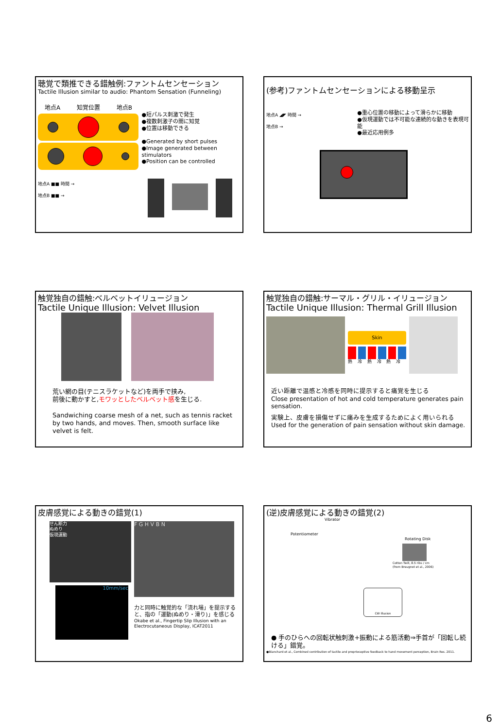聴覚で類推できる錯触例:ファントムセンセーション
Tactile Illusion similar to audio: Phantom Sensation (Funneling)
地点A 知覚位置 地点B
●短パルス刺激で発生
●複数刺激子の間に知覚
●位置は移動できる
●Generated by short pulses
●Image generated between stimulators
●Position can be controlled
地点A ■■ 時間 →
地点B ■■ →
(参考)ファントムセンセーションによる移動呈示
地点A ◢◤ 時間 →
地点B →
●重心位置の移動によって滑らかに移動
●仮現運動では不可能な連続的な動きを表現可能
●最近応用例多
触覚独自の錯触:ベルベットイリュージョン
Tactile Unique Illusion: Velvet Illusion
荒い網の目(テニスラケットなど)を両手で挟み,
前後に動かすと,モワッとしたベルベット感を生じる.
Sandwiching coarse mesh of a net, such as tennis racket by two hands, and moves. Then, smooth surface like velvet is felt.
触覚独自の錯触:サーマル・グリル・イリュージョン
Tactile Unique Illusion: Thermal Grill Illusion
Skin
熱 冷 熱 冷 熱 冷
近い距離で温感と冷感を同時に提示すると痛覚を生じる
Close presentation of hot and cold temperature generates pain sensation.
実験上、皮膚を損傷せずに痛みを生成するためによく用いられる
Used for the generation of pain sensation without skin damage.
皮膚感覚による動きの錯覚(1)
せん断力
ぬめり
仮現運動
10mm/sec
F G H V B N
力と同時に触覚的な「流れ場」を提示すると、指の「運動(ぬめり・滑り)」を感じる
Okabe et al., Fingertip Slip Illusion with an Electrocutaneous Display, ICAT2011
(逆)皮膚感覚による動きの錯覚(2)
Vibrator
Potentiometer
Rotating Disk
Cotton Twill, 8.5 ribs / cm
(from Breugnot et al., 2006)
CW Illusion
● 手のひらへの回転状触刺激+振動による筋活動⇒手首が「回転し続ける」錯覚。
●Blanchard et al., Combined contribution of tactile and proprioceptive feedback to hand movement perception, Brain Res. 2011.
6